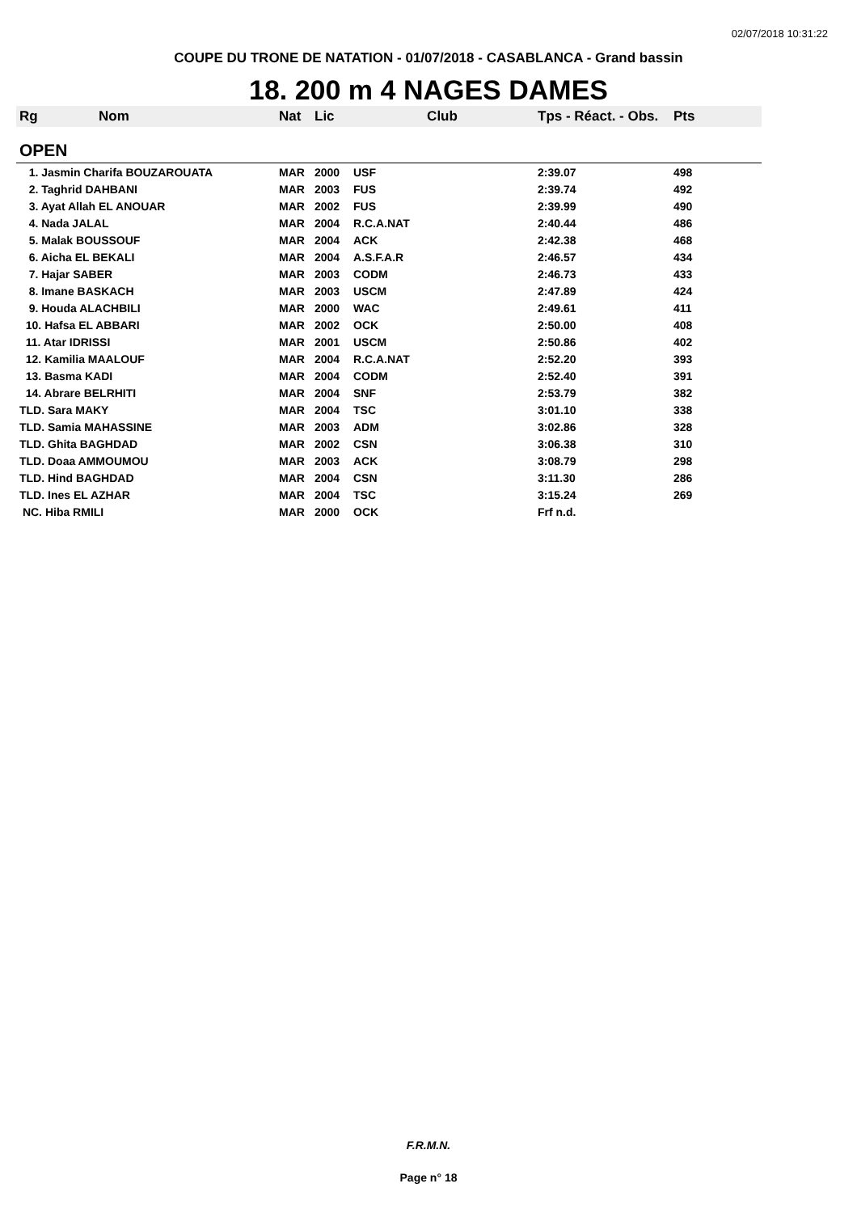02/07/2018 10:31:22
COUPE DU TRONE DE NATATION - 01/07/2018 - CASABLANCA - Grand bassin
18. 200 m 4 NAGES DAMES
| Rg | Nom | Nat | Lic | Club | Tps - Réact. - Obs. | Pts |
| --- | --- | --- | --- | --- | --- | --- |
| OPEN | | | | | | |
| 1. Jasmin Charifa BOUZAROUATA | | MAR | 2000 | USF | 2:39.07 | 498 |
| 2. Taghrid DAHBANI | | MAR | 2003 | FUS | 2:39.74 | 492 |
| 3. Ayat Allah EL ANOUAR | | MAR | 2002 | FUS | 2:39.99 | 490 |
| 4. Nada JALAL | | MAR | 2004 | R.C.A.NAT | 2:40.44 | 486 |
| 5. Malak BOUSSOUF | | MAR | 2004 | ACK | 2:42.38 | 468 |
| 6. Aicha EL BEKALI | | MAR | 2004 | A.S.F.A.R | 2:46.57 | 434 |
| 7. Hajar SABER | | MAR | 2003 | CODM | 2:46.73 | 433 |
| 8. Imane BASKACH | | MAR | 2003 | USCM | 2:47.89 | 424 |
| 9. Houda ALACHBILI | | MAR | 2000 | WAC | 2:49.61 | 411 |
| 10. Hafsa EL ABBARI | | MAR | 2002 | OCK | 2:50.00 | 408 |
| 11. Atar IDRISSI | | MAR | 2001 | USCM | 2:50.86 | 402 |
| 12. Kamilia MAALOUF | | MAR | 2004 | R.C.A.NAT | 2:52.20 | 393 |
| 13. Basma KADI | | MAR | 2004 | CODM | 2:52.40 | 391 |
| 14. Abrare BELRHITI | | MAR | 2004 | SNF | 2:53.79 | 382 |
| TLD. Sara MAKY | | MAR | 2004 | TSC | 3:01.10 | 338 |
| TLD. Samia MAHASSINE | | MAR | 2003 | ADM | 3:02.86 | 328 |
| TLD. Ghita BAGHDAD | | MAR | 2002 | CSN | 3:06.38 | 310 |
| TLD. Doaa AMMOUMOU | | MAR | 2003 | ACK | 3:08.79 | 298 |
| TLD. Hind BAGHDAD | | MAR | 2004 | CSN | 3:11.30 | 286 |
| TLD. Ines EL AZHAR | | MAR | 2004 | TSC | 3:15.24 | 269 |
| NC. Hiba RMILI | | MAR | 2000 | OCK | Frf n.d. | |
F.R.M.N.
Page n° 18